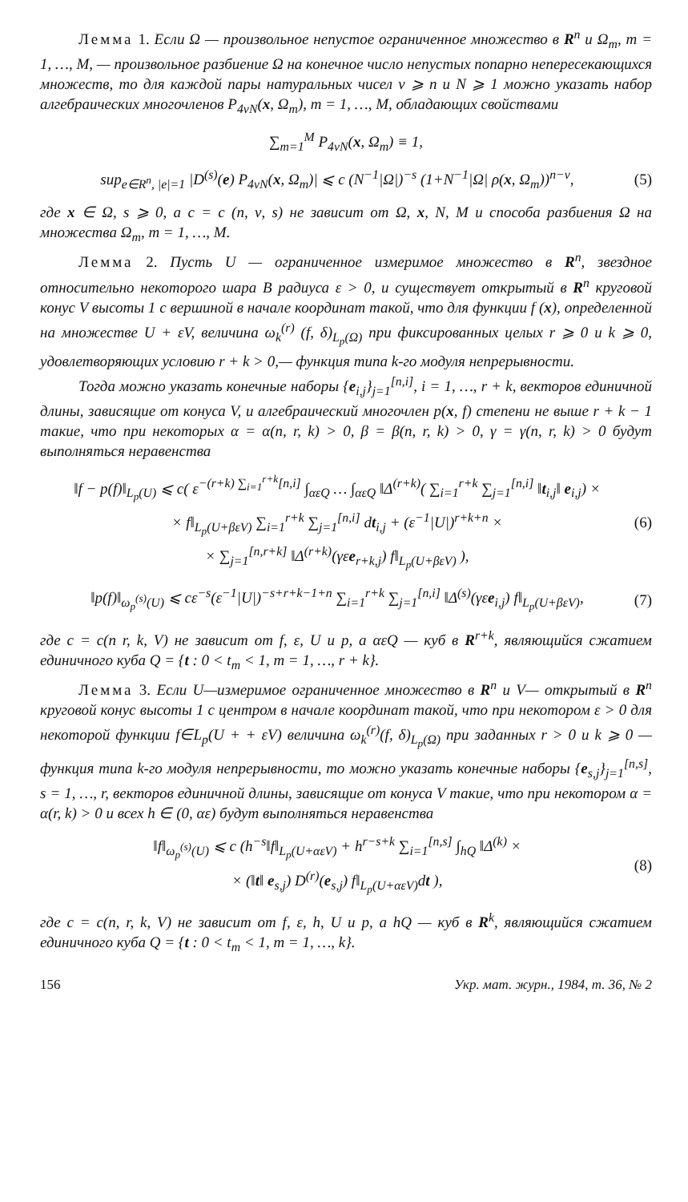Лемма 1. Если Ω — произвольное непустое ограниченное множество в R<sup>n</sup> и Ω<sub>m</sub>, m = 1, …, M, — произвольное разбиение Ω на конечное число непустых попарно непересекающихся множеств, то для каждой пары натуральных чисел ν ⩾ n и N ⩾ 1 можно указать набор алгебраических многочленов P<sub>4νN</sub>(x, Ω<sub>m</sub>), m = 1, …, M, обладающих свойствами
∑<sub>m=1</sub><sup>M</sup> P<sub>4νN</sub>(x, Ω<sub>m</sub>) ≡ 1,
sup<sub>e∈R<sup>n</sup>, |e|=1</sub> |D<sup>(s)</sup>(e) P<sub>4νN</sub>(x, Ω<sub>m</sub>)| ⩽ c (N<sup>−1</sup>|Ω|)<sup>−s</sup> (1+N<sup>−1</sup>|Ω| ρ(x, Ω<sub>m</sub>))<sup>n−ν</sup>,
(5)
где x ∈ Ω, s ⩾ 0, а c = c (n, ν, s) не зависит от Ω, x, N, M и способа разбиения Ω на множества Ω<sub>m</sub>, m = 1, …, M.
Лемма 2. Пусть U — ограниченное измеримое множество в R<sup>n</sup>, звездное относительно некоторого шара B радиуса ε > 0, и существует открытый в R<sup>n</sup> круговой конус V высоты 1 с вершиной в начале координат такой, что для функции f (x), определенной на множестве U + εV, величина ω<sub>k</sub><sup>(r)</sup> (f, δ)<sub>L<sub>p</sub>(Ω)</sub> при фиксированных целых r ⩾ 0 и k ⩾ 0, удовлетворяющих условию r + k > 0,— функция типа k-го модуля непрерывности.
Тогда можно указать конечные наборы {e<sub>i,j</sub>}<sub>j=1</sub><sup>[n,i]</sup>, i = 1, …, r + k, векторов единичной длины, зависящие от конуса V, и алгебраический многочлен p(x, f) степени не выше r + k − 1 такие, что при некоторых α = α(n, r, k) > 0, β = β(n, r, k) > 0, γ = γ(n, r, k) > 0 будут выполняться неравенства
‖f − p(f)‖<sub>L<sub>p</sub>(U)</sub> ⩽ c( ε<sup>−(r+k) ∑<sub>i=1</sub><sup>r+k</sup>[n,i]</sup> ∫<sub>αεQ</sub> … ∫<sub>αεQ</sub> ‖Δ<sup>(r+k)</sup>( ∑<sub>i=1</sub><sup>r+k</sup> ∑<sub>j=1</sub><sup>[n,i]</sup> ‖t<sub>i,j</sub>‖ e<sub>i,j</sub>) ×
× f‖<sub>L<sub>p</sub>(U+βεV)</sub> ∑<sub>i=1</sub><sup>r+k</sup> ∑<sub>j=1</sub><sup>[n,i]</sup> dt<sub>i,j</sub> + (ε<sup>−1</sup>|U|)<sup>r+k+n</sup> ×
× ∑<sub>j=1</sub><sup>[n,r+k]</sup> ‖Δ<sup>(r+k)</sup>(γεe<sub>r+k,j</sub>) f‖<sub>L<sub>p</sub>(U+βεV)</sub> ),
(6)
‖p(f)‖<sub>ω<sub>p</sub><sup>(s)</sup>(U)</sub> ⩽ cε<sup>−s</sup>(ε<sup>−1</sup>|U|)<sup>−s+r+k−1+n</sup> ∑<sub>i=1</sub><sup>r+k</sup> ∑<sub>j=1</sub><sup>[n,i]</sup> ‖Δ<sup>(s)</sup>(γεe<sub>i,j</sub>) f‖<sub>L<sub>p</sub>(U+βεV)</sub>,
(7)
где c = c(n r, k, V) не зависит от f, ε, U и p, а αεQ — куб в R<sup>r+k</sup>, являющийся сжатием единичного куба Q = {t : 0 < t<sub>m</sub> < 1, m = 1, …, r + k}.
Лемма 3. Если U—измеримое ограниченное множество в R<sup>n</sup> и V— открытый в R<sup>n</sup> круговой конус высоты 1 с центром в начале координат такой, что при некотором ε > 0 для некоторой функции f∈L<sub>p</sub>(U + + εV) величина ω<sub>k</sub><sup>(r)</sup>(f, δ)<sub>L<sub>p</sub>(Ω)</sub> при заданных r > 0 и k ⩾ 0 — функция типа k-го модуля непрерывности, то можно указать конечные наборы {e<sub>s,j</sub>}<sub>j=1</sub><sup>[n,s]</sup>, s = 1, …, r, векторов единичной длины, зависящие от конуса V такие, что при некотором α = α(r, k) > 0 и всех h ∈ (0, αε) будут выполняться неравенства
‖f‖<sub>ω<sub>p</sub><sup>(s)</sup>(U)</sub> ⩽ c (h<sup>−s</sup>‖f‖<sub>L<sub>p</sub>(U+αεV)</sub> + h<sup>r−s+k</sup> ∑<sub>i=1</sub><sup>[n,s]</sup> ∫<sub>hQ</sub> ‖Δ<sup>(k)</sup> ×
× (‖t‖ e<sub>s,j</sub>) D<sup>(r)</sup>(e<sub>s,j</sub>) f‖<sub>L<sub>p</sub>(U+αεV)</sub>dt ),
(8)
где c = c(n, r, k, V) не зависит от f, ε, h, U и p, а hQ — куб в R<sup>k</sup>, являющийся сжатием единичного куба Q = {t : 0 < t<sub>m</sub> < 1, m = 1, …, k}.
156 Укр. мат. журн., 1984, т. 36, № 2